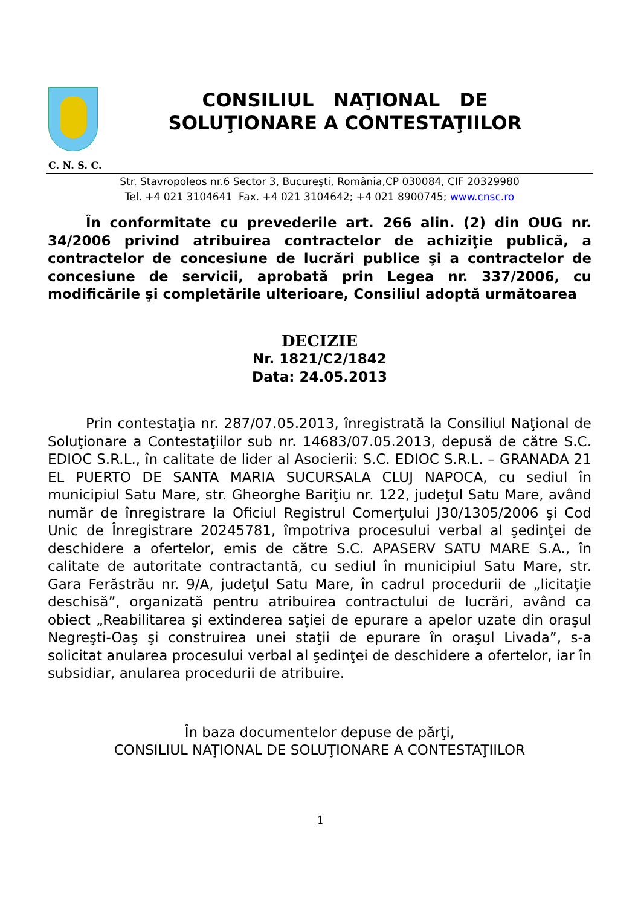CONSILIUL NAŢIONAL DE
SOLUŢIONARE A CONTESTAŢIILOR
C. N. S. C.
Str. Stavropoleos nr.6 Sector 3, Bucureşti, România,CP 030084, CIF 20329980
Tel. +4 021 3104641 Fax. +4 021 3104642; +4 021 8900745; www.cnsc.ro
În conformitate cu prevederile art. 266 alin. (2) din OUG nr. 34/2006 privind atribuirea contractelor de achiziţie publică, a contractelor de concesiune de lucrări publice şi a contractelor de concesiune de servicii, aprobată prin Legea nr. 337/2006, cu modificările şi completările ulterioare, Consiliul adoptă următoarea
DECIZIE
Nr. 1821/C2/1842
Data: 24.05.2013
Prin contestaţia nr. 287/07.05.2013, înregistrată la Consiliul Naţional de Soluţionare a Contestaţiilor sub nr. 14683/07.05.2013, depusă de către S.C. EDIOC S.R.L., în calitate de lider al Asocierii: S.C. EDIOC S.R.L. – GRANADA 21 EL PUERTO DE SANTA MARIA SUCURSALA CLUJ NAPOCA, cu sediul în municipiul Satu Mare, str. Gheorghe Bariţiu nr. 122, judeţul Satu Mare, având număr de înregistrare la Oficiul Registrul Comerţului J30/1305/2006 şi Cod Unic de Înregistrare 20245781, împotriva procesului verbal al şedinţei de deschidere a ofertelor, emis de către S.C. APASERV SATU MARE S.A., în calitate de autoritate contractantă, cu sediul în municipiul Satu Mare, str. Gara Ferăstrău nr. 9/A, judeţul Satu Mare, în cadrul procedurii de „licitaţie deschisă”, organizată pentru atribuirea contractului de lucrări, având ca obiect „Reabilitarea şi extinderea saţiei de epurare a apelor uzate din oraşul Negreşti-Oaş şi construirea unei staţii de epurare în oraşul Livada”, s-a solicitat anularea procesului verbal al şedinţei de deschidere a ofertelor, iar în subsidiar, anularea procedurii de atribuire.
În baza documentelor depuse de părţi,
CONSILIUL NAŢIONAL DE SOLUŢIONARE A CONTESTAŢIILOR
1